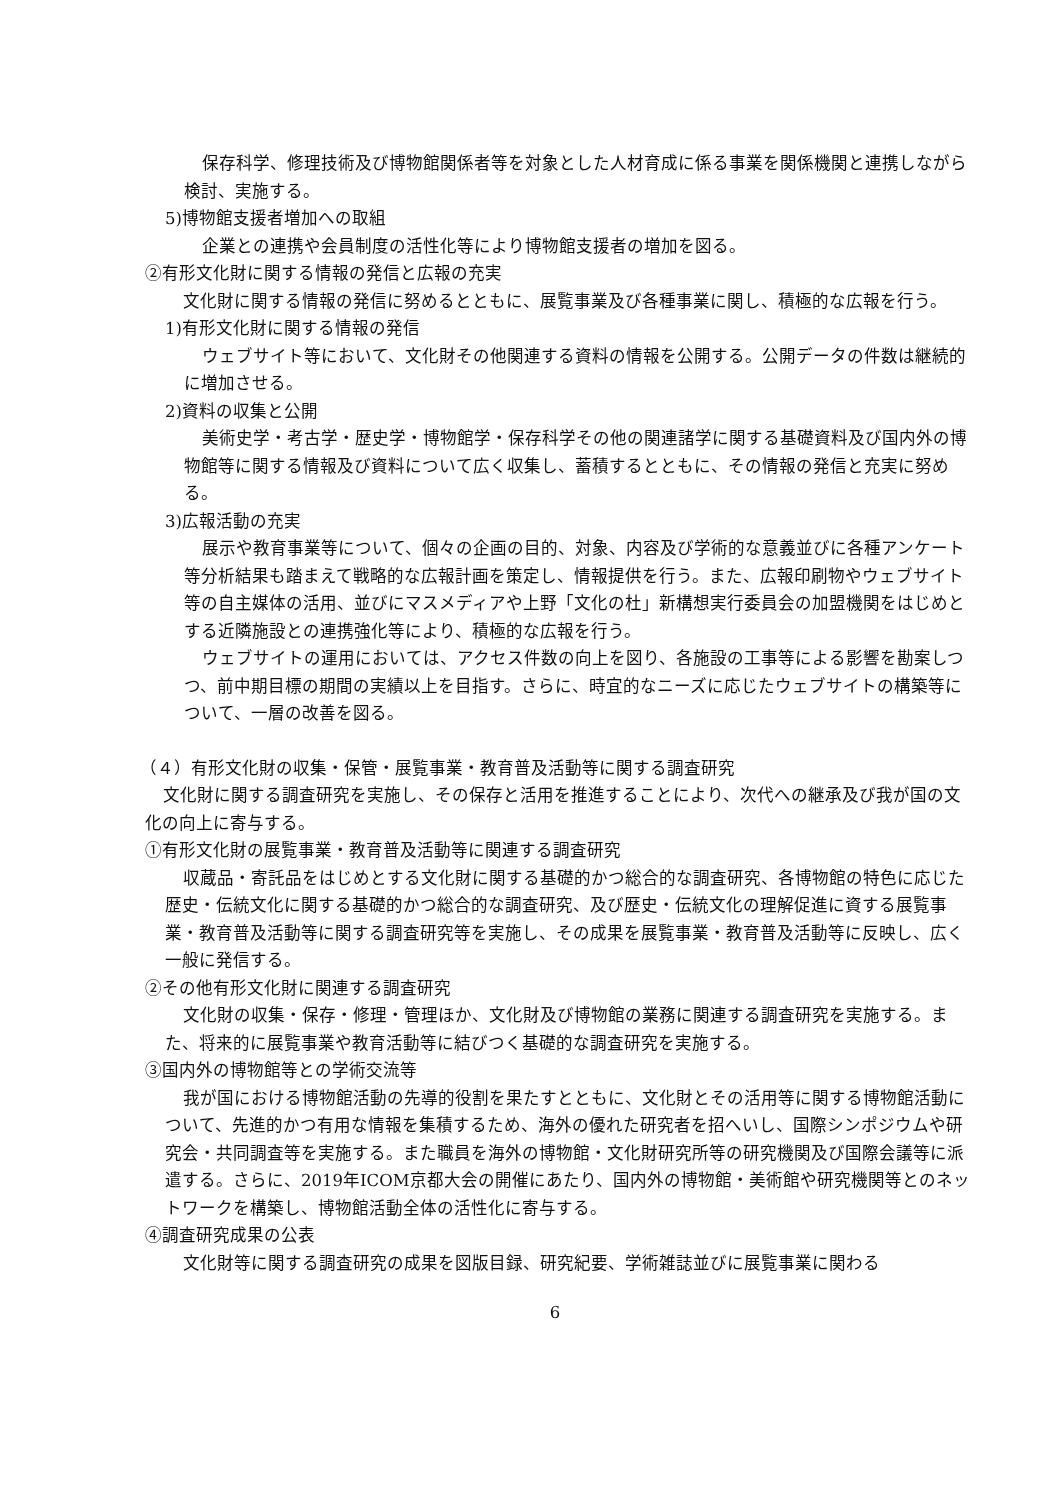保存科学、修理技術及び博物館関係者等を対象とした人材育成に係る事業を関係機関と連携しながら検討、実施する。
5)博物館支援者増加への取組
企業との連携や会員制度の活性化等により博物館支援者の増加を図る。
②有形文化財に関する情報の発信と広報の充実
文化財に関する情報の発信に努めるとともに、展覧事業及び各種事業に関し、積極的な広報を行う。
1)有形文化財に関する情報の発信
ウェブサイト等において、文化財その他関連する資料の情報を公開する。公開データの件数は継続的に増加させる。
2)資料の収集と公開
美術史学・考古学・歴史学・博物館学・保存科学その他の関連諸学に関する基礎資料及び国内外の博物館等に関する情報及び資料について広く収集し、蓄積するとともに、その情報の発信と充実に努める。
3)広報活動の充実
展示や教育事業等について、個々の企画の目的、対象、内容及び学術的な意義並びに各種アンケート等分析結果も踏まえて戦略的な広報計画を策定し、情報提供を行う。また、広報印刷物やウェブサイト等の自主媒体の活用、並びにマスメディアや上野「文化の杜」新構想実行委員会の加盟機関をはじめとする近隣施設との連携強化等により、積極的な広報を行う。
ウェブサイトの運用においては、アクセス件数の向上を図り、各施設の工事等による影響を勘案しつつ、前中期目標の期間の実績以上を目指す。さらに、時宜的なニーズに応じたウェブサイトの構築等について、一層の改善を図る。
（４）有形文化財の収集・保管・展覧事業・教育普及活動等に関する調査研究
文化財に関する調査研究を実施し、その保存と活用を推進することにより、次代への継承及び我が国の文化の向上に寄与する。
①有形文化財の展覧事業・教育普及活動等に関連する調査研究
収蔵品・寄託品をはじめとする文化財に関する基礎的かつ総合的な調査研究、各博物館の特色に応じた歴史・伝統文化に関する基礎的かつ総合的な調査研究、及び歴史・伝統文化の理解促進に資する展覧事業・教育普及活動等に関する調査研究等を実施し、その成果を展覧事業・教育普及活動等に反映し、広く一般に発信する。
②その他有形文化財に関連する調査研究
文化財の収集・保存・修理・管理ほか、文化財及び博物館の業務に関連する調査研究を実施する。また、将来的に展覧事業や教育活動等に結びつく基礎的な調査研究を実施する。
③国内外の博物館等との学術交流等
我が国における博物館活動の先導的役割を果たすとともに、文化財とその活用等に関する博物館活動について、先進的かつ有用な情報を集積するため、海外の優れた研究者を招へいし、国際シンポジウムや研究会・共同調査等を実施する。また職員を海外の博物館・文化財研究所等の研究機関及び国際会議等に派遣する。さらに、2019年ICOM京都大会の開催にあたり、国内外の博物館・美術館や研究機関等とのネットワークを構築し、博物館活動全体の活性化に寄与する。
④調査研究成果の公表
文化財等に関する調査研究の成果を図版目録、研究紀要、学術雑誌並びに展覧事業に関わる
6